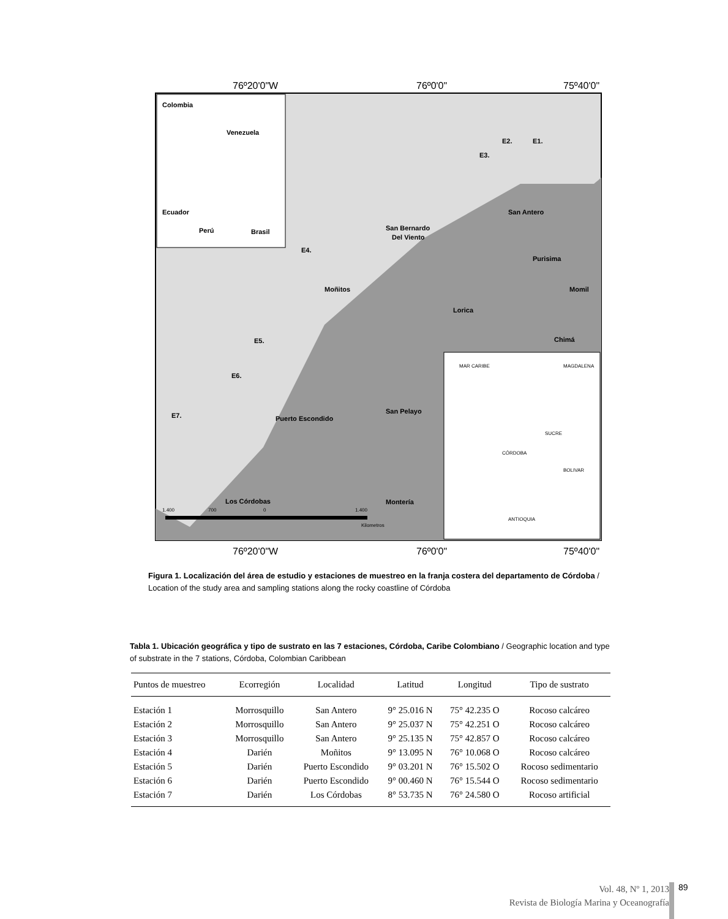76º20'0"W
76º0'0"
75º40'0"
76º20'0"W
76º0'0"
75º40'0"
Colombia
Venezuela
Ecuador
Perú
Brasil
San Antero
San Bernardo
Del Viento
Purisima
Momil
Moñitos
Lorica
Chimá
Puerto Escondido
San Pelayo
Los Córdobas
Montería
E1.
E2.
E3.
E4.
E5.
E6.
E7.
MAR CARIBE
MAGDALENA
SUCRE
CÓRDOBA
BOLIVAR
ANTIOQUIA
1.400
700
0
1.400
Kilometros
Figura 1. Localización del área de estudio y estaciones de muestreo en la franja costera del departamento de Córdoba / Location of the study area and sampling stations along the rocky coastline of Córdoba
Tabla 1. Ubicación geográfica y tipo de sustrato en las 7 estaciones, Córdoba, Caribe Colombiano / Geographic location and type of substrate in the 7 stations, Córdoba, Colombian Caribbean
| Puntos de muestreo | Ecorregión | Localidad | Latitud | Longitud | Tipo de sustrato |
| --- | --- | --- | --- | --- | --- |
| Estación 1 | Morrosquillo | San Antero | 9° 25.016 N | 75° 42.235 O | Rocoso calcáreo |
| Estación 2 | Morrosquillo | San Antero | 9° 25.037 N | 75° 42.251 O | Rocoso calcáreo |
| Estación 3 | Morrosquillo | San Antero | 9° 25.135 N | 75° 42.857 O | Rocoso calcáreo |
| Estación 4 | Darién | Moñitos | 9° 13.095 N | 76° 10.068 O | Rocoso calcáreo |
| Estación 5 | Darién | Puerto Escondido | 9° 03.201 N | 76° 15.502 O | Rocoso sedimentario |
| Estación 6 | Darién | Puerto Escondido | 9° 00.460 N | 76° 15.544 O | Rocoso sedimentario |
| Estación 7 | Darién | Los Córdobas | 8° 53.735 N | 76° 24.580 O | Rocoso artificial |
Vol. 48, Nº 1, 2013
Revista de Biología Marina y Oceanografía
89